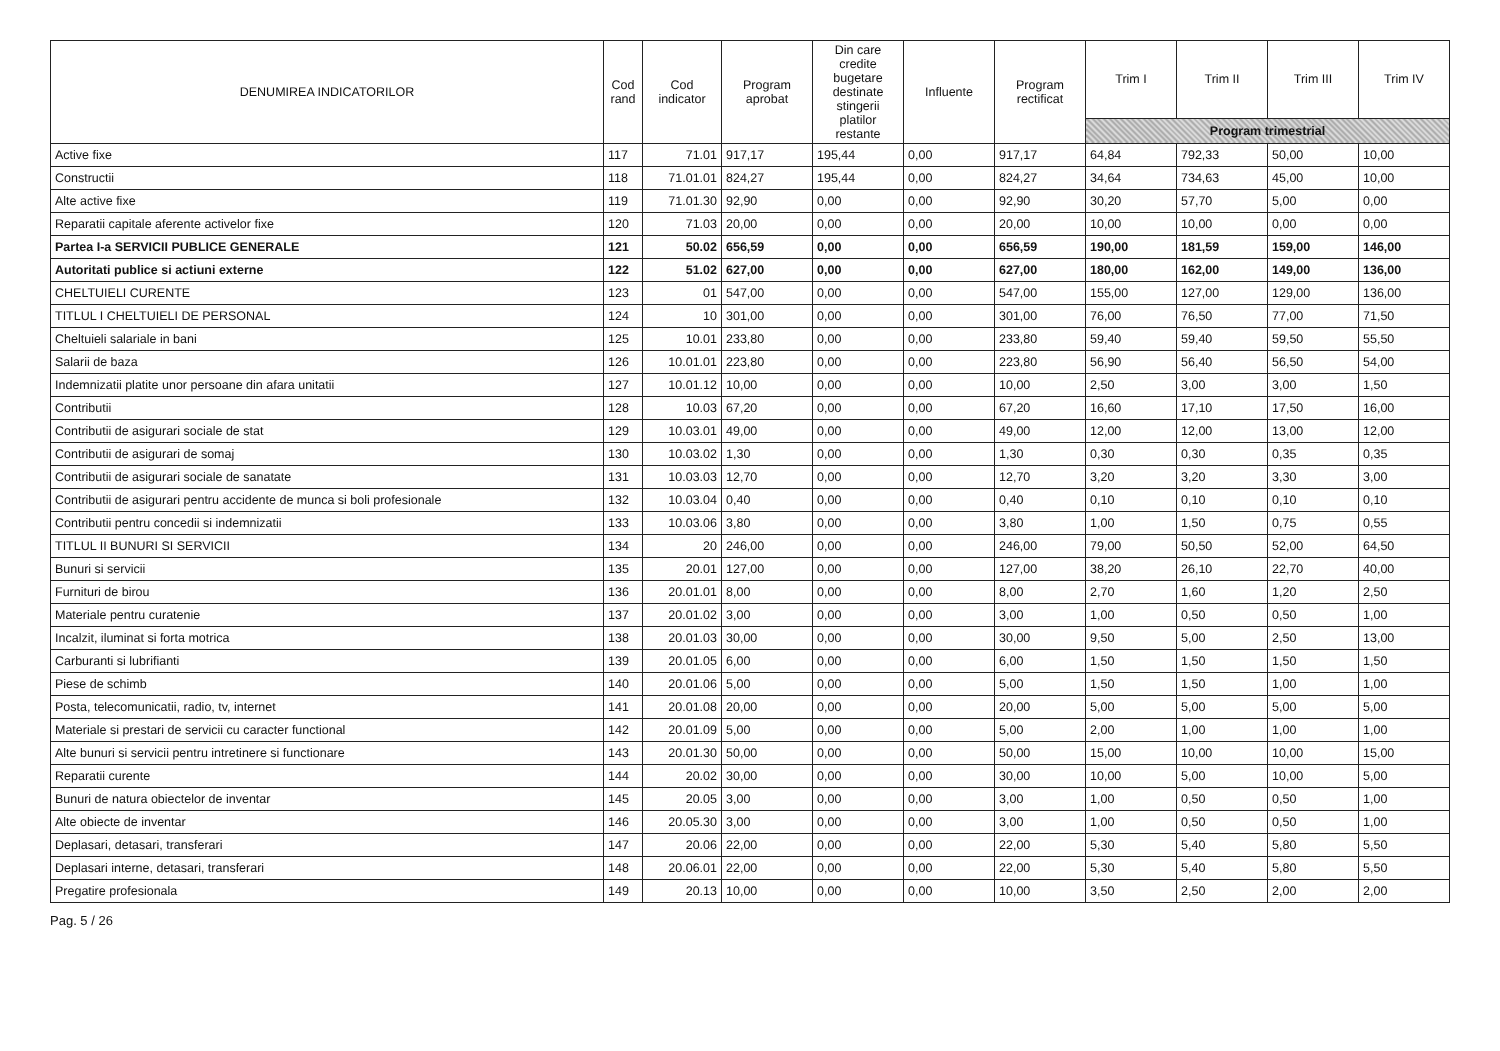| DENUMIREA INDICATORILOR | Cod rand | Cod indicator | Program aprobat | Din care credite bugetare destinate stingerii platilor restante | Influente | Program rectificat | Trim I | Trim II | Trim III | Trim IV |
| --- | --- | --- | --- | --- | --- | --- | --- | --- | --- | --- |
| | | | | | | | Program trimestrial | | | |
| Active fixe | 117 | 71.01 | 917,17 | 195,44 | 0,00 | 917,17 | 64,84 | 792,33 | 50,00 | 10,00 |
| Constructii | 118 | 71.01.01 | 824,27 | 195,44 | 0,00 | 824,27 | 34,64 | 734,63 | 45,00 | 10,00 |
| Alte active fixe | 119 | 71.01.30 | 92,90 | 0,00 | 0,00 | 92,90 | 30,20 | 57,70 | 5,00 | 0,00 |
| Reparatii capitale aferente activelor fixe | 120 | 71.03 | 20,00 | 0,00 | 0,00 | 20,00 | 10,00 | 10,00 | 0,00 | 0,00 |
| Partea I-a SERVICII PUBLICE GENERALE | 121 | 50.02 | 656,59 | 0,00 | 0,00 | 656,59 | 190,00 | 181,59 | 159,00 | 146,00 |
| Autoritati publice si actiuni externe | 122 | 51.02 | 627,00 | 0,00 | 0,00 | 627,00 | 180,00 | 162,00 | 149,00 | 136,00 |
| CHELTUIELI CURENTE | 123 | 01 | 547,00 | 0,00 | 0,00 | 547,00 | 155,00 | 127,00 | 129,00 | 136,00 |
| TITLUL I CHELTUIELI DE PERSONAL | 124 | 10 | 301,00 | 0,00 | 0,00 | 301,00 | 76,00 | 76,50 | 77,00 | 71,50 |
| Cheltuieli salariale in bani | 125 | 10.01 | 233,80 | 0,00 | 0,00 | 233,80 | 59,40 | 59,40 | 59,50 | 55,50 |
| Salarii de baza | 126 | 10.01.01 | 223,80 | 0,00 | 0,00 | 223,80 | 56,90 | 56,40 | 56,50 | 54,00 |
| Indemnizatii platite unor persoane din afara unitatii | 127 | 10.01.12 | 10,00 | 0,00 | 0,00 | 10,00 | 2,50 | 3,00 | 3,00 | 1,50 |
| Contributii | 128 | 10.03 | 67,20 | 0,00 | 0,00 | 67,20 | 16,60 | 17,10 | 17,50 | 16,00 |
| Contributii de asigurari sociale de stat | 129 | 10.03.01 | 49,00 | 0,00 | 0,00 | 49,00 | 12,00 | 12,00 | 13,00 | 12,00 |
| Contributii de asigurari de somaj | 130 | 10.03.02 | 1,30 | 0,00 | 0,00 | 1,30 | 0,30 | 0,30 | 0,35 | 0,35 |
| Contributii de asigurari sociale de sanatate | 131 | 10.03.03 | 12,70 | 0,00 | 0,00 | 12,70 | 3,20 | 3,20 | 3,30 | 3,00 |
| Contributii de asigurari pentru accidente de munca si boli profesionale | 132 | 10.03.04 | 0,40 | 0,00 | 0,00 | 0,40 | 0,10 | 0,10 | 0,10 | 0,10 |
| Contributii pentru concedii si indemnizatii | 133 | 10.03.06 | 3,80 | 0,00 | 0,00 | 3,80 | 1,00 | 1,50 | 0,75 | 0,55 |
| TITLUL II BUNURI SI SERVICII | 134 | 20 | 246,00 | 0,00 | 0,00 | 246,00 | 79,00 | 50,50 | 52,00 | 64,50 |
| Bunuri si servicii | 135 | 20.01 | 127,00 | 0,00 | 0,00 | 127,00 | 38,20 | 26,10 | 22,70 | 40,00 |
| Furnituri de birou | 136 | 20.01.01 | 8,00 | 0,00 | 0,00 | 8,00 | 2,70 | 1,60 | 1,20 | 2,50 |
| Materiale pentru curatenie | 137 | 20.01.02 | 3,00 | 0,00 | 0,00 | 3,00 | 1,00 | 0,50 | 0,50 | 1,00 |
| Incalzit, iluminat si forta motrica | 138 | 20.01.03 | 30,00 | 0,00 | 0,00 | 30,00 | 9,50 | 5,00 | 2,50 | 13,00 |
| Carburanti si lubrifianti | 139 | 20.01.05 | 6,00 | 0,00 | 0,00 | 6,00 | 1,50 | 1,50 | 1,50 | 1,50 |
| Piese de schimb | 140 | 20.01.06 | 5,00 | 0,00 | 0,00 | 5,00 | 1,50 | 1,50 | 1,00 | 1,00 |
| Posta, telecomunicatii, radio, tv, internet | 141 | 20.01.08 | 20,00 | 0,00 | 0,00 | 20,00 | 5,00 | 5,00 | 5,00 | 5,00 |
| Materiale si prestari de servicii cu caracter functional | 142 | 20.01.09 | 5,00 | 0,00 | 0,00 | 5,00 | 2,00 | 1,00 | 1,00 | 1,00 |
| Alte bunuri si servicii pentru intretinere si functionare | 143 | 20.01.30 | 50,00 | 0,00 | 0,00 | 50,00 | 15,00 | 10,00 | 10,00 | 15,00 |
| Reparatii curente | 144 | 20.02 | 30,00 | 0,00 | 0,00 | 30,00 | 10,00 | 5,00 | 10,00 | 5,00 |
| Bunuri de natura obiectelor de inventar | 145 | 20.05 | 3,00 | 0,00 | 0,00 | 3,00 | 1,00 | 0,50 | 0,50 | 1,00 |
| Alte obiecte de inventar | 146 | 20.05.30 | 3,00 | 0,00 | 0,00 | 3,00 | 1,00 | 0,50 | 0,50 | 1,00 |
| Deplasari, detasari, transferari | 147 | 20.06 | 22,00 | 0,00 | 0,00 | 22,00 | 5,30 | 5,40 | 5,80 | 5,50 |
| Deplasari interne, detasari, transferari | 148 | 20.06.01 | 22,00 | 0,00 | 0,00 | 22,00 | 5,30 | 5,40 | 5,80 | 5,50 |
| Pregatire profesionala | 149 | 20.13 | 10,00 | 0,00 | 0,00 | 10,00 | 3,50 | 2,50 | 2,00 | 2,00 |
Pag. 5 / 26